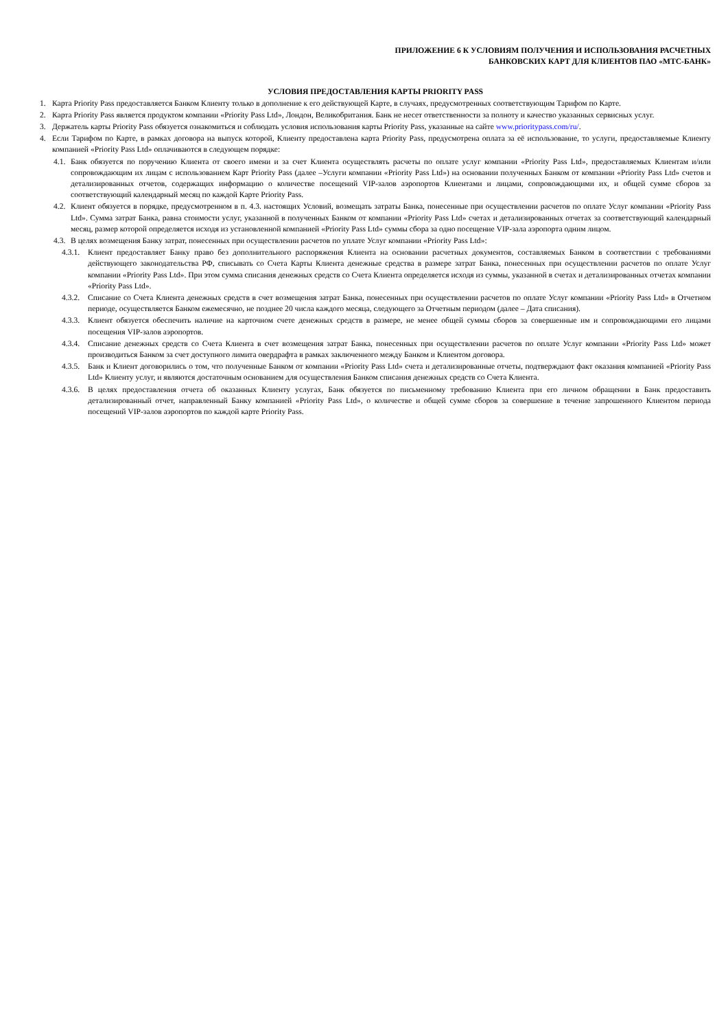ПРИЛОЖЕНИЕ 6 К УСЛОВИЯМ ПОЛУЧЕНИЯ И ИСПОЛЬЗОВАНИЯ РАСЧЕТНЫХ
БАНКОВСКИХ КАРТ ДЛЯ КЛИЕНТОВ ПАО «МТС-БАНК»
УСЛОВИЯ ПРЕДОСТАВЛЕНИЯ КАРТЫ PRIORITY PASS
1. Карта Priority Pass предоставляется Банком Клиенту только в дополнение к его действующей Карте, в случаях, предусмотренных соответствующим Тарифом по Карте.
2. Карта Priority Pass является продуктом компании «Priority Pass Ltd», Лондон, Великобритания. Банк не несет ответственности за полноту и качество указанных сервисных услуг.
3. Держатель карты Priority Pass обязуется ознакомиться и соблюдать условия использования карты Priority Pass, указанные на сайте www.prioritypass.com/ru/.
4. Если Тарифом по Карте, в рамках договора на выпуск которой, Клиенту предоставлена карта Priority Pass, предусмотрена оплата за её использование, то услуги, предоставляемые Клиенту компанией «Priority Pass Ltd» оплачиваются в следующем порядке:
4.1. Банк обязуется по поручению Клиента от своего имени и за счет Клиента осуществлять расчеты по оплате услуг компании «Priority Pass Ltd», предоставляемых Клиентам и/или сопровождающим их лицам с использованием Карт Priority Pass (далее –Услуги компании «Priority Pass Ltd») на основании полученных Банком от компании «Priority Pass Ltd» счетов и детализированных отчетов, содержащих информацию о количестве посещений VIP-залов аэропортов Клиентами и лицами, сопровождающими их, и общей сумме сборов за соответствующий календарный месяц по каждой Карте Priority Pass.
4.2. Клиент обязуется в порядке, предусмотренном в п. 4.3. настоящих Условий, возмещать затраты Банка, понесенные при осуществлении расчетов по оплате Услуг компании «Priority Pass Ltd». Сумма затрат Банка, равна стоимости услуг, указанной в полученных Банком от компании «Priority Pass Ltd» счетах и детализированных отчетах за соответствующий календарный месяц, размер которой определяется исходя из установленной компанией «Priority Pass Ltd» суммы сбора за одно посещение VIP-зала аэропорта одним лицом.
4.3. В целях возмещения Банку затрат, понесенных при осуществлении расчетов по уплате Услуг компании «Priority Pass Ltd»:
4.3.1. Клиент предоставляет Банку право без дополнительного распоряжения Клиента на основании расчетных документов, составляемых Банком в соответствии с требованиями действующего законодательства РФ, списывать со Счета Карты Клиента денежные средства в размере затрат Банка, понесенных при осуществлении расчетов по оплате Услуг компании «Priority Pass Ltd». При этом сумма списания денежных средств со Счета Клиента определяется исходя из суммы, указанной в счетах и детализированных отчетах компании «Priority Pass Ltd».
4.3.2. Списание со Счета Клиента денежных средств в счет возмещения затрат Банка, понесенных при осуществлении расчетов по оплате Услуг компании «Priority Pass Ltd» в Отчетном периоде, осуществляется Банком ежемесячно, не позднее 20 числа каждого месяца, следующего за Отчетным периодом (далее – Дата списания).
4.3.3. Клиент обязуется обеспечить наличие на карточном счете денежных средств в размере, не менее общей суммы сборов за совершенные им и сопровождающими его лицами посещения VIP-залов аэропортов.
4.3.4. Списание денежных средств со Счета Клиента в счет возмещения затрат Банка, понесенных при осуществлении расчетов по оплате Услуг компании «Priority Pass Ltd» может производиться Банком за счет доступного лимита овердрафта в рамках заключенного между Банком и Клиентом договора.
4.3.5. Банк и Клиент договорились о том, что полученные Банком от компании «Priority Pass Ltd» счета и детализированные отчеты, подтверждают факт оказания компанией «Priority Pass Ltd» Клиенту услуг, и являются достаточным основанием для осуществления Банком списания денежных средств со Счета Клиента.
4.3.6. В целях предоставления отчета об оказанных Клиенту услугах, Банк обязуется по письменному требованию Клиента при его личном обращении в Банк предоставить детализированный отчет, направленный Банку компанией «Priority Pass Ltd», о количестве и общей сумме сборов за совершение в течение запрошенного Клиентом периода посещений VIP-залов аэропортов по каждой карте Priority Pass.